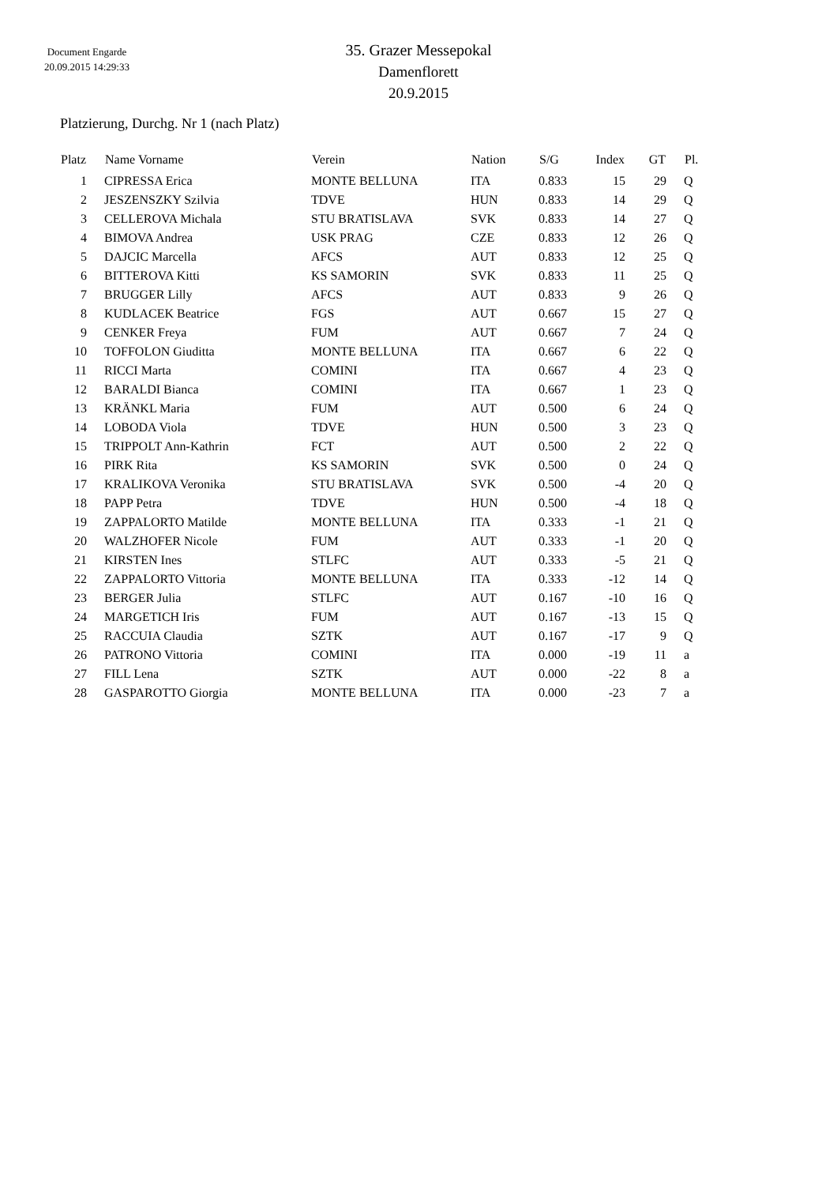Document Engarde
20.09.2015 14:29:33
35. Grazer Messepokal
Damenflorett
20.9.2015
Platzierung, Durchg. Nr 1 (nach Platz)
| Platz | | Name Vorname | Verein | Nation | S/G | Index | GT | | Pl. |
| --- | --- | --- | --- | --- | --- | --- | --- | --- | --- |
| 1 | | CIPRESSA Erica | MONTE BELLUNA | ITA | 0.833 | 15 | 29 | | Q |
| 2 | | JESZENSZKY Szilvia | TDVE | HUN | 0.833 | 14 | 29 | | Q |
| 3 | | CELLEROVA Michala | STU BRATISLAVA | SVK | 0.833 | 14 | 27 | | Q |
| 4 | | BIMOVA Andrea | USK PRAG | CZE | 0.833 | 12 | 26 | | Q |
| 5 | | DAJCIC Marcella | AFCS | AUT | 0.833 | 12 | 25 | | Q |
| 6 | | BITTEROVA Kitti | KS SAMORIN | SVK | 0.833 | 11 | 25 | | Q |
| 7 | | BRUGGER Lilly | AFCS | AUT | 0.833 | 9 | 26 | | Q |
| 8 | | KUDLACEK Beatrice | FGS | AUT | 0.667 | 15 | 27 | | Q |
| 9 | | CENKER Freya | FUM | AUT | 0.667 | 7 | 24 | | Q |
| 10 | | TOFFOLON Giuditta | MONTE BELLUNA | ITA | 0.667 | 6 | 22 | | Q |
| 11 | | RICCI Marta | COMINI | ITA | 0.667 | 4 | 23 | | Q |
| 12 | | BARALDI Bianca | COMINI | ITA | 0.667 | 1 | 23 | | Q |
| 13 | | KRÄNKL Maria | FUM | AUT | 0.500 | 6 | 24 | | Q |
| 14 | | LOBODA Viola | TDVE | HUN | 0.500 | 3 | 23 | | Q |
| 15 | | TRIPPOLT Ann-Kathrin | FCT | AUT | 0.500 | 2 | 22 | | Q |
| 16 | | PIRK Rita | KS SAMORIN | SVK | 0.500 | 0 | 24 | | Q |
| 17 | | KRALIKOVA Veronika | STU BRATISLAVA | SVK | 0.500 | -4 | 20 | | Q |
| 18 | | PAPP Petra | TDVE | HUN | 0.500 | -4 | 18 | | Q |
| 19 | | ZAPPALORTO Matilde | MONTE BELLUNA | ITA | 0.333 | -1 | 21 | | Q |
| 20 | | WALZHOFER Nicole | FUM | AUT | 0.333 | -1 | 20 | | Q |
| 21 | | KIRSTEN Ines | STLFC | AUT | 0.333 | -5 | 21 | | Q |
| 22 | | ZAPPALORTO Vittoria | MONTE BELLUNA | ITA | 0.333 | -12 | 14 | | Q |
| 23 | | BERGER Julia | STLFC | AUT | 0.167 | -10 | 16 | | Q |
| 24 | | MARGETICH Iris | FUM | AUT | 0.167 | -13 | 15 | | Q |
| 25 | | RACCUIA Claudia | SZTK | AUT | 0.167 | -17 | 9 | | Q |
| 26 | | PATRONO Vittoria | COMINI | ITA | 0.000 | -19 | 11 | | a |
| 27 | | FILL Lena | SZTK | AUT | 0.000 | -22 | 8 | | a |
| 28 | | GASPAROTTO Giorgia | MONTE BELLUNA | ITA | 0.000 | -23 | 7 | | a |